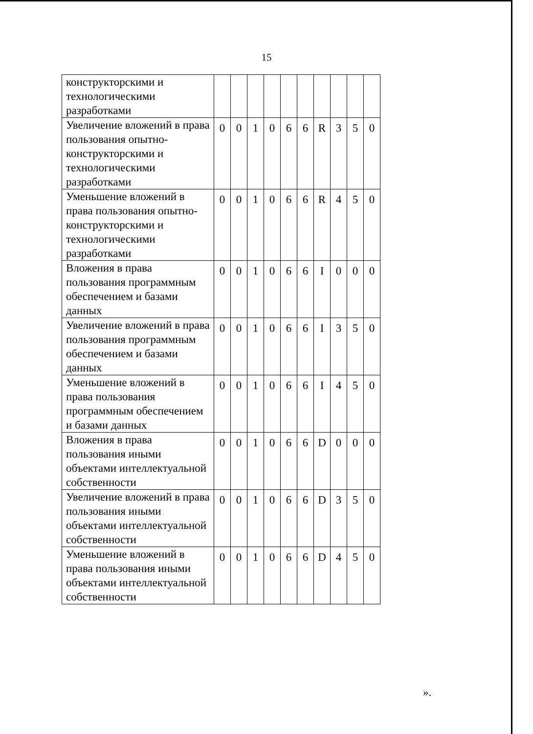15
| конструкторскими и технологическими разработками | | | | | | | | | | |
| Увеличение вложений в права пользования опытно-конструкторскими и технологическими разработками | 0 | 0 | 1 | 0 | 6 | 6 | R | 3 | 5 | 0 |
| Уменьшение вложений в права пользования опытно-конструкторскими и технологическими разработками | 0 | 0 | 1 | 0 | 6 | 6 | R | 4 | 5 | 0 |
| Вложения в права пользования программным обеспечением и базами данных | 0 | 0 | 1 | 0 | 6 | 6 | I | 0 | 0 | 0 |
| Увеличение вложений в права пользования программным обеспечением и базами данных | 0 | 0 | 1 | 0 | 6 | 6 | I | 3 | 5 | 0 |
| Уменьшение вложений в права пользования программным обеспечением и базами данных | 0 | 0 | 1 | 0 | 6 | 6 | I | 4 | 5 | 0 |
| Вложения в права пользования иными объектами интеллектуальной собственности | 0 | 0 | 1 | 0 | 6 | 6 | D | 0 | 0 | 0 |
| Увеличение вложений в права пользования иными объектами интеллектуальной собственности | 0 | 0 | 1 | 0 | 6 | 6 | D | 3 | 5 | 0 |
| Уменьшение вложений в права пользования иными объектами интеллектуальной собственности | 0 | 0 | 1 | 0 | 6 | 6 | D | 4 | 5 | 0 |
».